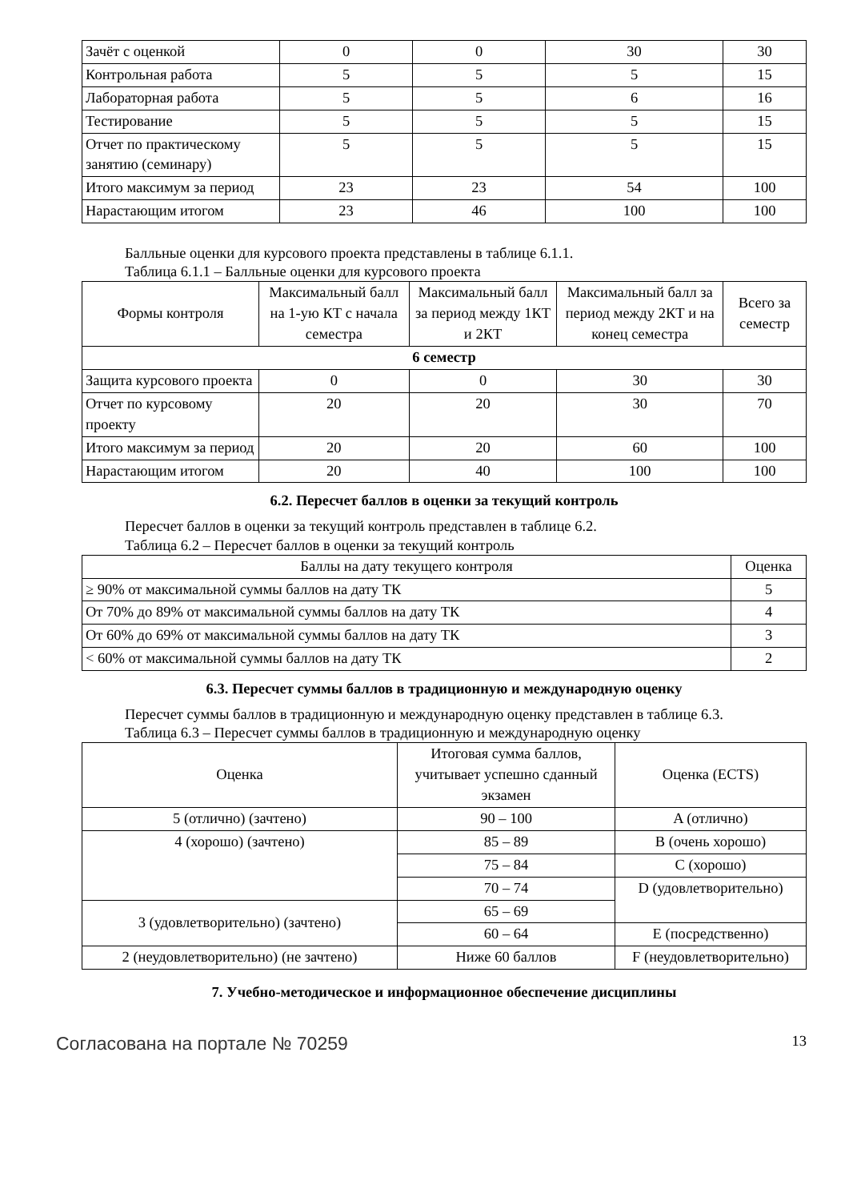| Зачёт с оценкой | 0 | 0 | 30 | 30 |
| Контрольная работа | 5 | 5 | 5 | 15 |
| Лабораторная работа | 5 | 5 | 6 | 16 |
| Тестирование | 5 | 5 | 5 | 15 |
| Отчет по практическому занятию (семинару) | 5 | 5 | 5 | 15 |
| Итого максимум за период | 23 | 23 | 54 | 100 |
| Нарастающим итогом | 23 | 46 | 100 | 100 |
Балльные оценки для курсового проекта представлены в таблице 6.1.1.
Таблица 6.1.1 – Балльные оценки для курсового проекта
| Формы контроля | Максимальный балл на 1-ую КТ с начала семестра | Максимальный балл за период между 1КТ и 2КТ | Максимальный балл за период между 2КТ и на конец семестра | Всего за семестр |
| --- | --- | --- | --- | --- |
| 6 семестр | | | | |
| Защита курсового проекта | 0 | 0 | 30 | 30 |
| Отчет по курсовому проекту | 20 | 20 | 30 | 70 |
| Итого максимум за период | 20 | 20 | 60 | 100 |
| Нарастающим итогом | 20 | 40 | 100 | 100 |
6.2. Пересчет баллов в оценки за текущий контроль
Пересчет баллов в оценки за текущий контроль представлен в таблице 6.2.
Таблица 6.2 – Пересчет баллов в оценки за текущий контроль
| Баллы на дату текущего контроля | Оценка |
| --- | --- |
| ≥ 90% от максимальной суммы баллов на дату ТК | 5 |
| От 70% до 89% от максимальной суммы баллов на дату ТК | 4 |
| От 60% до 69% от максимальной суммы баллов на дату ТК | 3 |
| < 60% от максимальной суммы баллов на дату ТК | 2 |
6.3. Пересчет суммы баллов в традиционную и международную оценку
Пересчет суммы баллов в традиционную и международную оценку представлен в таблице 6.3.
Таблица 6.3 – Пересчет суммы баллов в традиционную и международную оценку
| Оценка | Итоговая сумма баллов, учитывает успешно сданный экзамен | Оценка (ECTS) |
| --- | --- | --- |
| 5 (отлично) (зачтено) | 90 – 100 | A (отлично) |
| 4 (хорошо) (зачтено) | 85 – 89 | B (очень хорошо) |
| | 75 – 84 | C (хорошо) |
| | 70 – 74 | D (удовлетворительно) |
| 3 (удовлетворительно) (зачтено) | 65 – 69 | |
| | 60 – 64 | E (посредственно) |
| 2 (неудовлетворительно) (не зачтено) | Ниже 60 баллов | F (неудовлетворительно) |
7. Учебно-методическое и информационное обеспечение дисциплины
Согласована на портале № 70259 13